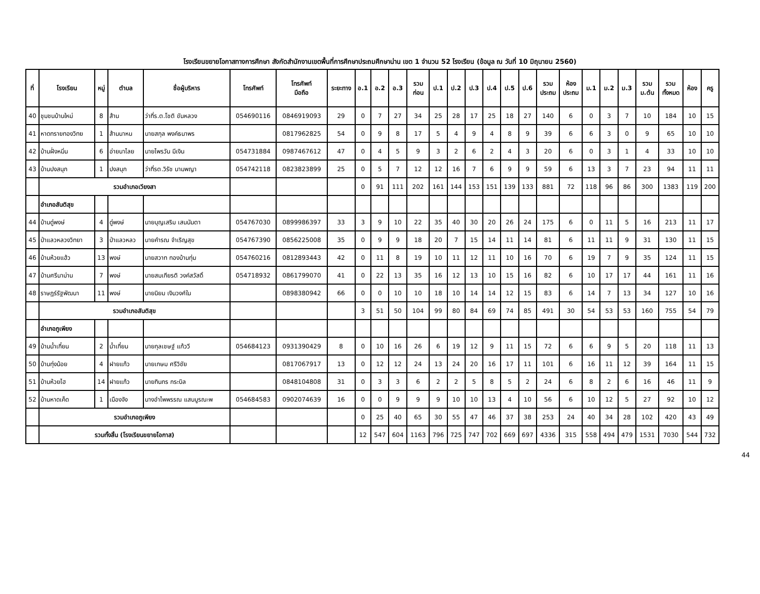โรงเรียนขยายโอกาสทางการศึกษา สังกัดสำนักงานเขตพื้นที่การศึกษาประถมศึกษาน่าน เขต 1 จำนวน 52 โรงเรียน (ข้อมูล ณ วันที่ 10 มิถุนายน 2560)
| ที่ | โรงเรียน | หมู่ | ตำบล | ชื่อผู้บริหาร | โทรศัพท์ | โทรศัพท์ มือถือ | ระยะทาง | อ.1 | อ.2 | อ.3 | รวม ก่อน | ป.1 | ป.2 | ป.3 | ป.4 | ป.5 | ป.6 | รวม ประถม | ห้อง ประถม | ม.1 | ม.2 | ม.3 | รวม ม.ต้น | รวม ทั้งหมด | ห้อง | ครู |
| --- | --- | --- | --- | --- | --- | --- | --- | --- | --- | --- | --- | --- | --- | --- | --- | --- | --- | --- | --- | --- | --- | --- | --- | --- | --- | --- |
| 40 | ชุมชนบ้านใหม่ | 8 | ส้าน | ว่าที่ร.ต.โชติ ขันหลวง | 054690116 | 0846919093 | 29 | 0 | 7 | 27 | 34 | 25 | 28 | 17 | 25 | 18 | 27 | 140 | 6 | 0 | 3 | 7 | 10 | 184 | 10 | 15 |
| 41 | หาดทรายทองวิทย | 1 | ส้านนาหน | นายสกุล พงค์ธนาพร | | 0817962825 | 54 | 0 | 9 | 8 | 17 | 5 | 4 | 9 | 4 | 8 | 9 | 39 | 6 | 6 | 3 | 0 | 9 | 65 | 10 | 10 |
| 42 | บ้านฝั่งหมิ่น | 6 | อ่ายนาไลย | นายไพรวัน มีเงิน | 054731884 | 0987467612 | 47 | 0 | 4 | 5 | 9 | 3 | 2 | 6 | 2 | 4 | 3 | 20 | 6 | 0 | 3 | 1 | 4 | 33 | 10 | 10 |
| 43 | บ้านปงสนุก | 1 | ปงสนุก | ว่าที่รต.วิรัช นามพญา | 054742118 | 0823823899 | 25 | 0 | 5 | 7 | 12 | 12 | 16 | 7 | 6 | 9 | 9 | 59 | 6 | 13 | 3 | 7 | 23 | 94 | 11 | 11 |
| | รวมอำเภอเวียงสา | | | | | | | 0 | 91 | 111 | 202 | 161 | 144 | 153 | 151 | 139 | 133 | 881 | 72 | 118 | 96 | 86 | 300 | 1383 | 119 | 200 |
| | อำเภอสันติสุข | | | | | | | | | | | | | | | | | | | | | | | | | |
| 44 | บ้านดู่พงษ์ | 4 | ดู่พงษ์ | นายบุญเสริม เสนนันตา | 054767030 | 0899986397 | 33 | 3 | 9 | 10 | 22 | 35 | 40 | 30 | 20 | 26 | 24 | 175 | 6 | 0 | 11 | 5 | 16 | 213 | 11 | 17 |
| 45 | ป่าแลวหลวงวิทยา | 3 | ป่าแลวหลว | นายคำรณ จำเริญสุข | 054767390 | 0856225008 | 35 | 0 | 9 | 9 | 18 | 20 | 7 | 15 | 14 | 11 | 14 | 81 | 6 | 11 | 11 | 9 | 31 | 130 | 11 | 15 |
| 46 | บ้านห้วยแฮ้ว | 13 | พงษ์ | นายสวาท ทองบ้านทุ่ม | 054760216 | 0812893443 | 42 | 0 | 11 | 8 | 19 | 10 | 11 | 12 | 11 | 10 | 16 | 70 | 6 | 19 | 7 | 9 | 35 | 124 | 11 | 15 |
| 47 | บ้านศรีนาม่าน | 7 | พงษ์ | นายสมเกียรติ วงค์สวัสดิ์ | 054718932 | 0861799070 | 41 | 0 | 22 | 13 | 35 | 16 | 12 | 13 | 10 | 15 | 16 | 82 | 6 | 10 | 17 | 17 | 44 | 161 | 11 | 16 |
| 48 | ราษฎร์รัฐพัฒนา | 11 | พงษ์ | นายนิยม เงินวงศ์ใน | | 0898380942 | 66 | 0 | 0 | 10 | 10 | 18 | 10 | 14 | 14 | 12 | 15 | 83 | 6 | 14 | 7 | 13 | 34 | 127 | 10 | 16 |
| | รวมอำเภอสันติสุข | | | | | | | 3 | 51 | 50 | 104 | 99 | 80 | 84 | 69 | 74 | 85 | 491 | 30 | 54 | 53 | 53 | 160 | 755 | 54 | 79 |
| | อำเภอภูเพียง | | | | | | | | | | | | | | | | | | | | | | | | | |
| 49 | บ้านน้ำเกี๋ยน | 2 | น้ำเกี๋ยน | นายกุลเชษฐ์ แก้ววี | 054684123 | 0931390429 | 8 | 0 | 10 | 16 | 26 | 6 | 19 | 12 | 9 | 11 | 15 | 72 | 6 | 6 | 9 | 5 | 20 | 118 | 11 | 13 |
| 50 | บ้านทุ่งน้อย | 4 | ฝายแก้ว | นายเกษม ศรีวิชัย | | 0817067917 | 13 | 0 | 12 | 12 | 24 | 13 | 24 | 20 | 16 | 17 | 11 | 101 | 6 | 16 | 11 | 12 | 39 | 164 | 11 | 15 |
| 51 | บ้านห้วยไฮ | 14 | ฝายแก้ว | นายทินกร กระบิล | | 0848104808 | 31 | 0 | 3 | 3 | 6 | 2 | 2 | 5 | 8 | 5 | 2 | 24 | 6 | 8 | 2 | 6 | 16 | 46 | 11 | 9 |
| 52 | บ้านหาดเค็ด | 1 | เมืองจัง | นางอำไพพรรณ แสนบูรณะพ | 054684583 | 0902074639 | 16 | 0 | 0 | 9 | 9 | 9 | 10 | 10 | 13 | 4 | 10 | 56 | 6 | 10 | 12 | 5 | 27 | 92 | 10 | 12 |
| | รวมอำเภอภูเพียง | | | | | | | 0 | 25 | 40 | 65 | 30 | 55 | 47 | 46 | 37 | 38 | 253 | 24 | 40 | 34 | 28 | 102 | 420 | 43 | 49 |
| | รวมทั้งสิ้น (โรงเรียนขยายโอกาส) | | | | | | | 12 | 547 | 604 | 1163 | 796 | 725 | 747 | 702 | 669 | 697 | 4336 | 315 | 558 | 494 | 479 | 1531 | 7030 | 544 | 732 |
44